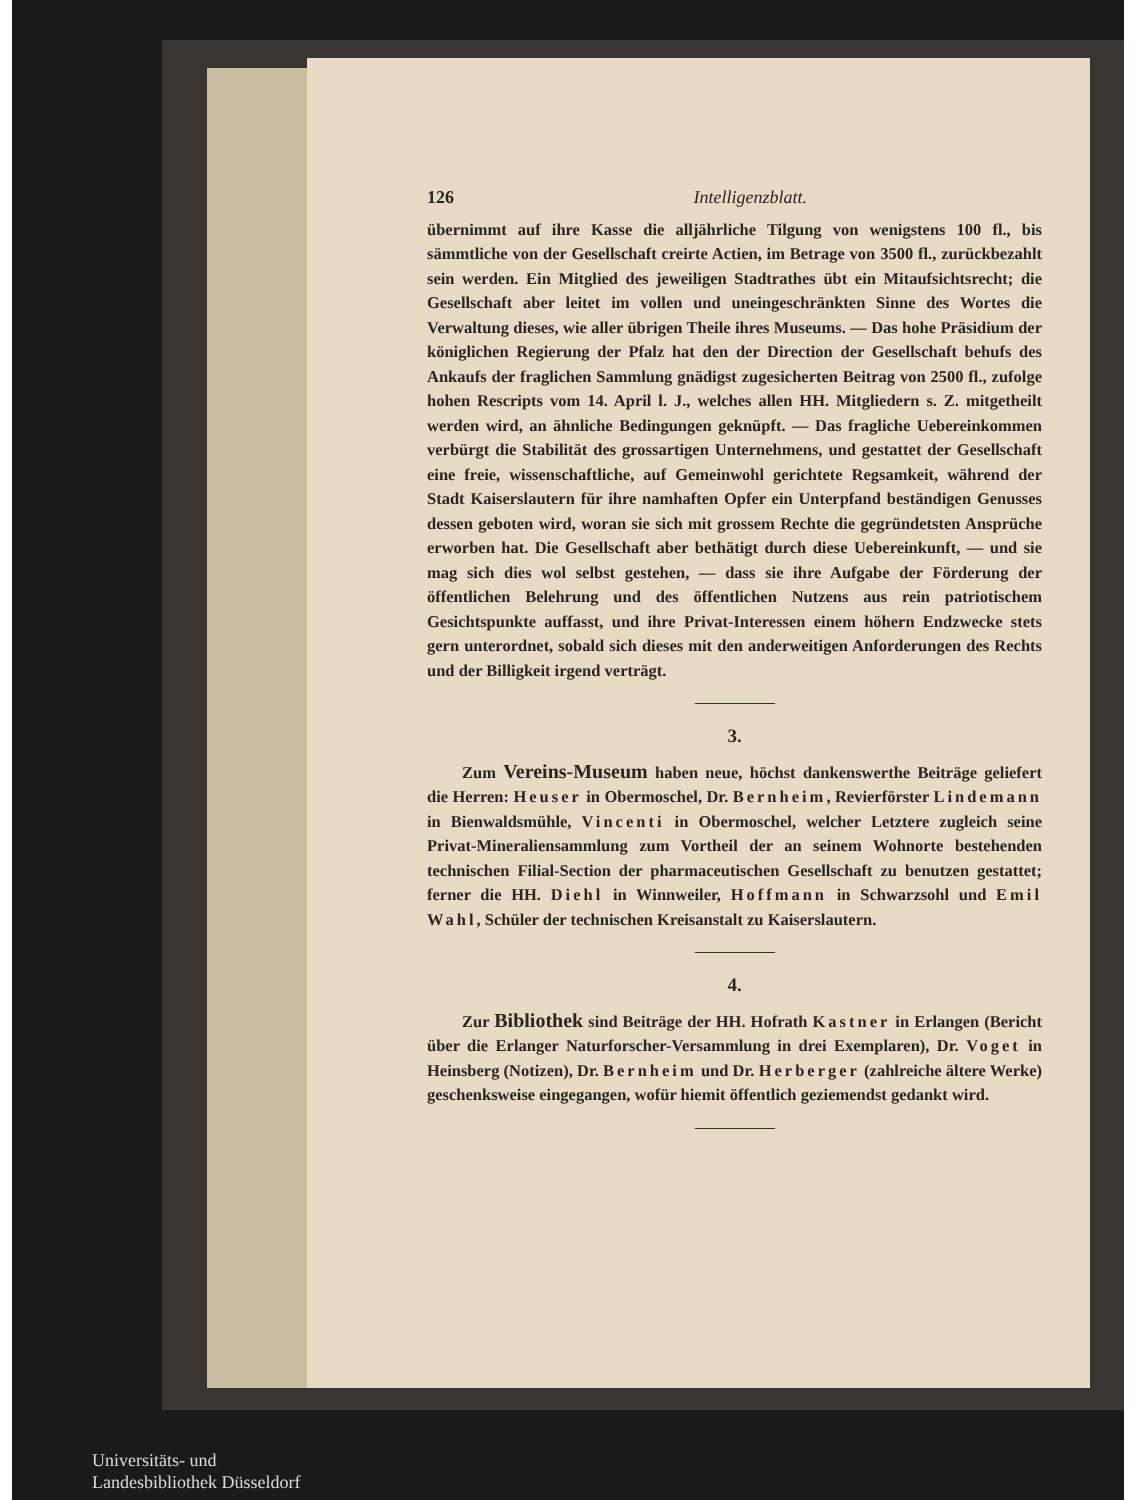126 Intelligenzblatt.
übernimmt auf ihre Kasse die alljährliche Tilgung von wenigstens 100 fl., bis sämmtliche von der Gesellschaft creirte Actien, im Betrage von 3500 fl., zurückbezahlt sein werden. Ein Mitglied des jeweiligen Stadtrathes übt ein Mitaufsichtsrecht; die Gesellschaft aber leitet im vollen und uneingeschränkten Sinne des Wortes die Verwaltung dieses, wie aller übrigen Theile ihres Museums. — Das hohe Präsidium der königlichen Regierung der Pfalz hat den der Direction der Gesellschaft behufs des Ankaufs der fraglichen Sammlung gnädigst zugesicherten Beitrag von 2500 fl., zufolge hohen Rescripts vom 14. April l. J., welches allen HH. Mitgliedern s. Z. mitgetheilt werden wird, an ähnliche Bedingungen geknüpft. — Das fragliche Uebereinkommen verbürgt die Stabilität des grossartigen Unternehmens, und gestattet der Gesellschaft eine freie, wissenschaftliche, auf Gemeinwohl gerichtete Regsamkeit, während der Stadt Kaiserslautern für ihre namhaften Opfer ein Unterpfand beständigen Genusses dessen geboten wird, woran sie sich mit grossem Rechte die gegründetsten Ansprüche erworben hat. Die Gesellschaft aber bethätigt durch diese Uebereinkunft, — und sie mag sich dies wol selbst gestehen, — dass sie ihre Aufgabe der Förderung der öffentlichen Belehrung und des öffentlichen Nutzens aus rein patriotischem Gesichtspunkte auffasst, und ihre Privat-Interessen einem höhern Endzwecke stets gern unterordnet, sobald sich dieses mit den anderweitigen Anforderungen des Rechts und der Billigkeit irgend verträgt.
3.
Zum Vereins-Museum haben neue, höchst dankenswerthe Beiträge geliefert die Herren: Heuser in Obermoschel, Dr. Bernheim, Revierförster Lindemann in Bienwaldsmühle, Vincenti in Obermoschel, welcher Letztere zugleich seine Privat-Mineraliensammlung zum Vortheil der an seinem Wohnorte bestehenden technischen Filial-Section der pharmaceutischen Gesellschaft zu benutzen gestattet; ferner die HH. Diehl in Winnweiler, Hoffmann in Schwarzsohl und Emil Wahl, Schüler der technischen Kreisanstalt zu Kaiserslautern.
4.
Zur Bibliothek sind Beiträge der HH. Hofrath Kastner in Erlangen (Bericht über die Erlanger Naturforscher-Versammlung in drei Exemplaren), Dr. Voget in Heinsberg (Notizen), Dr. Bernheim und Dr. Herberger (zahlreiche ältere Werke) geschenksweise eingegangen, wofür hiemit öffentlich geziemendst gedankt wird.
Universitäts- und
Landesbibliothek Düsseldorf